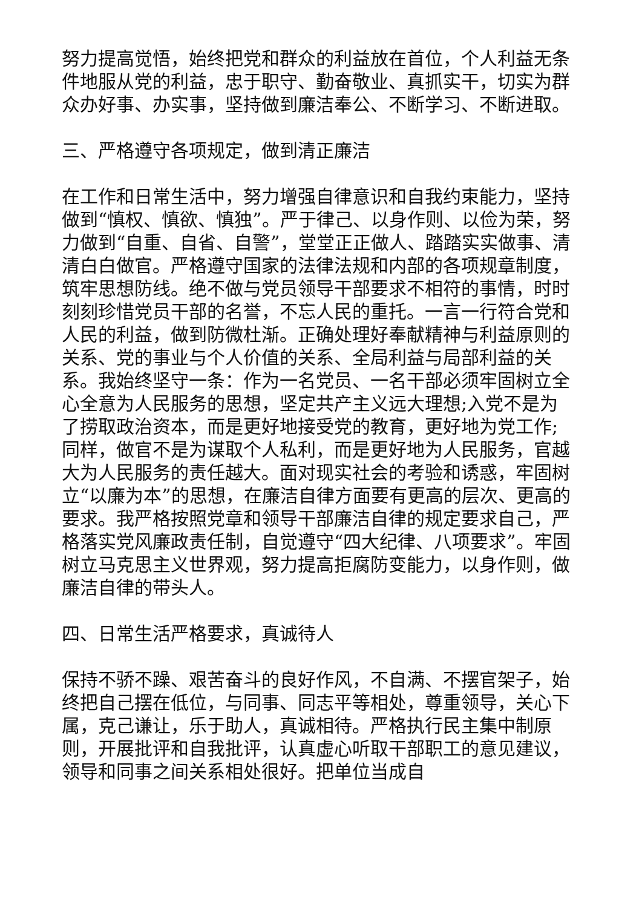努力提高觉悟，始终把党和群众的利益放在首位，个人利益无条件地服从党的利益，忠于职守、勤奋敬业、真抓实干，切实为群众办好事、办实事，坚持做到廉洁奉公、不断学习、不断进取。
三、严格遵守各项规定，做到清正廉洁
在工作和日常生活中，努力增强自律意识和自我约束能力，坚持做到“慎权、慎欲、慎独”。严于律己、以身作则、以俭为荣，努力做到“自重、自省、自警”，堂堂正正做人、踏踏实实做事、清清白白做官。严格遵守国家的法律法规和内部的各项规章制度，筑牢思想防线。绝不做与党员领导干部要求不相符的事情，时时刻刻珍惜党员干部的名誉，不忘人民的重托。一言一行符合党和人民的利益，做到防微杜渐。正确处理好奉献精神与利益原则的关系、党的事业与个人价值的关系、全局利益与局部利益的关系。我始终坚守一条：作为一名党员、一名干部必须牢固树立全心全意为人民服务的思想，坚定共产主义远大理想;入党不是为了捞取政治资本，而是更好地接受党的教育，更好地为党工作;同样，做官不是为谋取个人私利，而是更好地为人民服务，官越大为人民服务的责任越大。面对现实社会的考验和诱惑，牢固树立“以廉为本”的思想，在廉洁自律方面要有更高的层次、更高的要求。我严格按照党章和领导干部廉洁自律的规定要求自己，严格落实党风廉政责任制，自觉遵守“四大纪律、八项要求”。牢固树立马克思主义世界观，努力提高拒腐防变能力，以身作则，做廉洁自律的带头人。
四、日常生活严格要求，真诚待人
保持不骄不躁、艰苦奋斗的良好作风，不自满、不摆官架子，始终把自己摆在低位，与同事、同志平等相处，尊重领导，关心下属，克己谦让，乐于助人，真诚相待。严格执行民主集中制原则，开展批评和自我批评，认真虚心听取干部职工的意见建议，领导和同事之间关系相处很好。把单位当成自